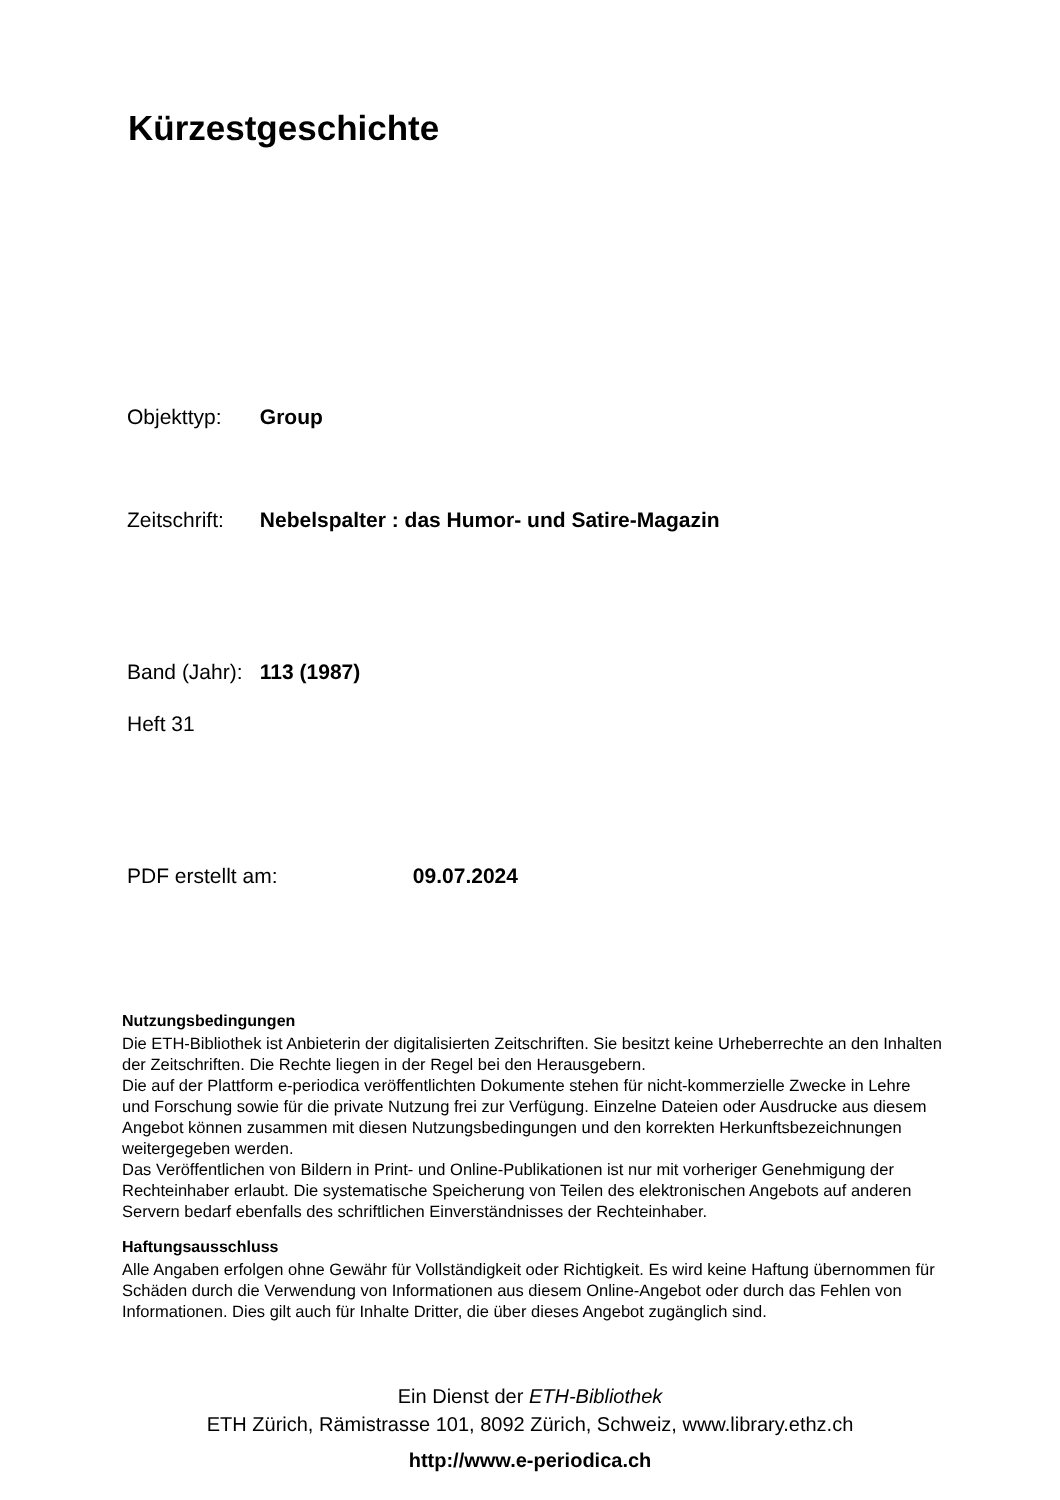Kürzestgeschichte
Objekttyp: Group
Zeitschrift: Nebelspalter : das Humor- und Satire-Magazin
Band (Jahr): 113 (1987)
Heft 31
PDF erstellt am: 09.07.2024
Nutzungsbedingungen
Die ETH-Bibliothek ist Anbieterin der digitalisierten Zeitschriften. Sie besitzt keine Urheberrechte an den Inhalten der Zeitschriften. Die Rechte liegen in der Regel bei den Herausgebern.
Die auf der Plattform e-periodica veröffentlichten Dokumente stehen für nicht-kommerzielle Zwecke in Lehre und Forschung sowie für die private Nutzung frei zur Verfügung. Einzelne Dateien oder Ausdrucke aus diesem Angebot können zusammen mit diesen Nutzungsbedingungen und den korrekten Herkunftsbezeichnungen weitergegeben werden.
Das Veröffentlichen von Bildern in Print- und Online-Publikationen ist nur mit vorheriger Genehmigung der Rechteinhaber erlaubt. Die systematische Speicherung von Teilen des elektronischen Angebots auf anderen Servern bedarf ebenfalls des schriftlichen Einverständnisses der Rechteinhaber.
Haftungsausschluss
Alle Angaben erfolgen ohne Gewähr für Vollständigkeit oder Richtigkeit. Es wird keine Haftung übernommen für Schäden durch die Verwendung von Informationen aus diesem Online-Angebot oder durch das Fehlen von Informationen. Dies gilt auch für Inhalte Dritter, die über dieses Angebot zugänglich sind.
Ein Dienst der ETH-Bibliothek
ETH Zürich, Rämistrasse 101, 8092 Zürich, Schweiz, www.library.ethz.ch
http://www.e-periodica.ch